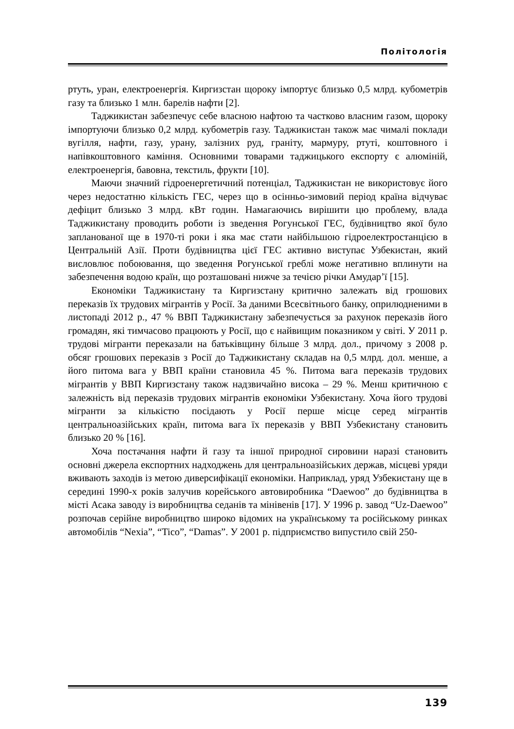Політологія
ртуть, уран, електроенергія. Киргизстан щороку імпортує близько 0,5 млрд. кубометрів газу та близько 1 млн. барелів нафти [2].
Таджикистан забезпечує себе власною нафтою та частково власним газом, щороку імпортуючи близько 0,2 млрд. кубометрів газу. Таджикистан також має чималі поклади вугілля, нафти, газу, урану, залізних руд, граніту, мармуру, ртуті, коштовного і напівкоштовного каміння. Основними товарами таджицького експорту є алюміній, електроенергія, бавовна, текстиль, фрукти [10].
Маючи значний гідроенергетичний потенціал, Таджикистан не використовує його через недостатню кількість ГЕС, через що в осінньо-зимовий період країна відчуває дефіцит близько 3 млрд. кВт годин. Намагаючись вирішити цю проблему, влада Таджикистану проводить роботи із зведення Рогунської ГЕС, будівництво якої було запланованої ще в 1970-ті роки і яка має стати найбільшою гідроелектростанцією в Центральній Азії. Проти будівництва цієї ГЕС активно виступає Узбекистан, який висловлює побоювання, що зведення Рогунської греблі може негативно вплинути на забезпечення водою країн, що розташовані нижче за течією річки Амудар’ї [15].
Економіки Таджикистану та Киргизстану критично залежать від грошових переказів їх трудових мігрантів у Росії. За даними Всесвітнього банку, оприлюдненими в листопаді 2012 р., 47 % ВВП Таджикистану забезпечується за рахунок переказів його громадян, які тимчасово працюють у Росії, що є найвищим показником у світі. У 2011 р. трудові мігранти переказали на батьківщину більше 3 млрд. дол., причому з 2008 р. обсяг грошових переказів з Росії до Таджикистану складав на 0,5 млрд. дол. менше, а його питома вага у ВВП країни становила 45 %. Питома вага переказів трудових мігрантів у ВВП Киргизстану також надзвичайно висока – 29 %. Менш критичною є залежність від переказів трудових мігрантів економіки Узбекистану. Хоча його трудові мігранти за кількістю посідають у Росії перше місце серед мігрантів центральноазійських країн, питома вага їх переказів у ВВП Узбекистану становить близько 20 % [16].
Хоча постачання нафти й газу та іншої природної сировини наразі становить основні джерела експортних надходжень для центральноазійських держав, місцеві уряди вживають заходів із метою диверсифікації економіки. Наприклад, уряд Узбекистану ще в середині 1990-х років залучив корейського автовиробника “Daewoo” до будівництва в місті Асака заводу із виробництва седанів та мінівенів [17]. У 1996 р. завод “Uz-Daewoo” розпочав серійне виробництво широко відомих на українському та російському ринках автомобілів “Nexia”, “Tico”, “Damas”. У 2001 р. підприємство випустило свій 250-
139